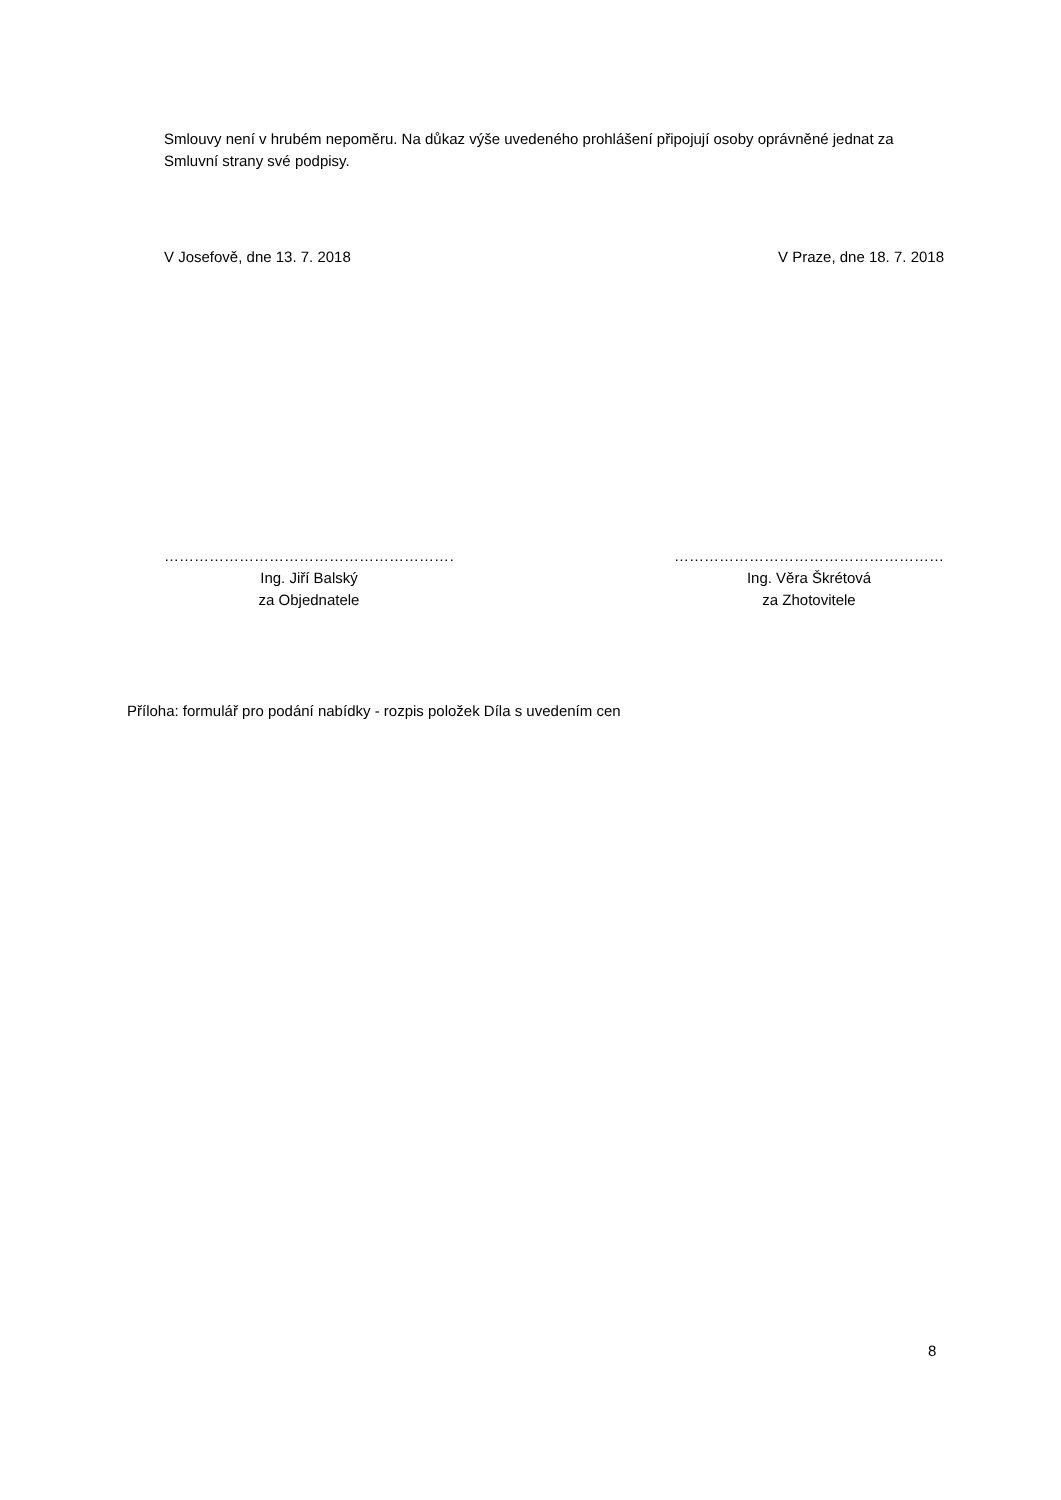Smlouvy není v hrubém nepoměru. Na důkaz výše uvedeného prohlášení připojují osoby oprávněné jednat za Smluvní strany své podpisy.
V Josefově, dne 13. 7. 2018 V Praze, dne 18. 7. 2018
……………………………………………………….
Ing. Jiří Balský
za Objednatele
……………………………………………………….
Ing. Věra Škrétová
za Zhotovitele
Příloha: formulář pro podání nabídky - rozpis položek Díla s uvedením cen
8